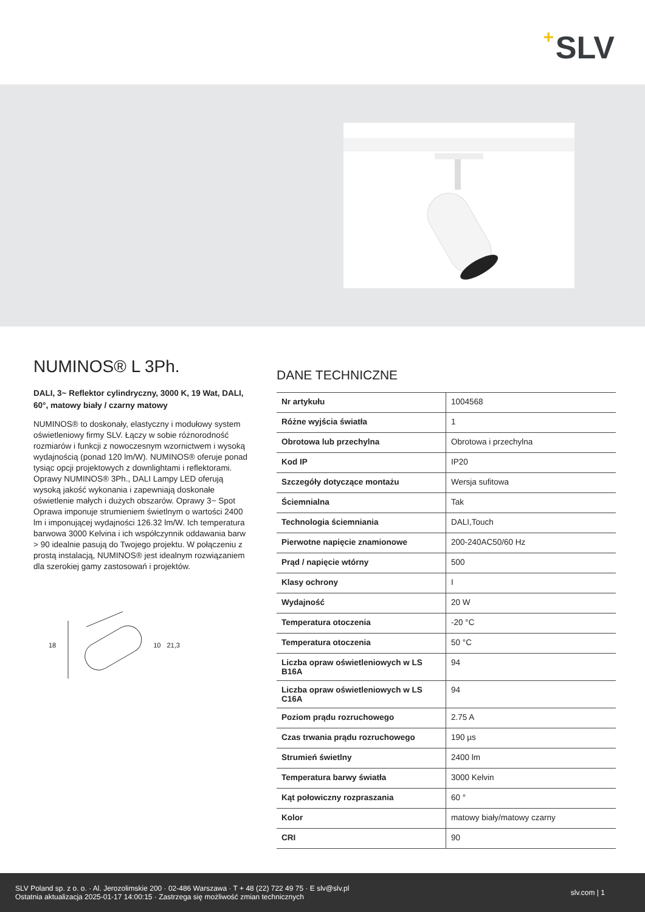+ SLV
NUMINOS® L 3Ph.
DALI, 3~ Reflektor cylindryczny, 3000 K, 19 Wat, DALI, 60°, matowy biały / czarny matowy
NUMINOS® to doskonały, elastyczny i modułowy system oświetleniowy firmy SLV. Łączy w sobie różnorodność rozmiarów i funkcji z nowoczesnym wzornictwem i wysoką wydajnością (ponad 120 lm/W). NUMINOS® oferuje ponad tysiąc opcji projektowych z downlightami i reflektorami. Oprawy NUMINOS® 3Ph., DALI Lampy LED oferują wysoką jakość wykonania i zapewniają doskonałe oświetlenie małych i dużych obszarów. Oprawy 3~ Spot Oprawa imponuje strumieniem świetlnym o wartości 2400 lm i imponującej wydajności 126.32 lm/W. Ich temperatura barwowa 3000 Kelvina i ich współczynnik oddawania barw > 90 idealnie pasują do Twojego projektu. W połączeniu z prostą instalacją, NUMINOS® jest idealnym rozwiązaniem dla szerokiej gamy zastosowań i projektów.
18 10 21,3
DANE TECHNICZNE
| Nr artykułu | 1004568 |
| Różne wyjścia światła | 1 |
| Obrotowa lub przechylna | Obrotowa i przechylna |
| Kod IP | IP20 |
| Szczegóły dotyczące montażu | Wersja sufitowa |
| Ściemnialna | Tak |
| Technologia ściemniania | DALI,Touch |
| Pierwotne napięcie znamionowe | 200-240AC50/60 Hz |
| Prąd / napięcie wtórny | 500 |
| Klasy ochrony | I |
| Wydajność | 20 W |
| Temperatura otoczenia | -20 °C |
| Temperatura otoczenia | 50 °C |
| Liczba opraw oświetleniowych w LS B16A | 94 |
| Liczba opraw oświetleniowych w LS C16A | 94 |
| Poziom prądu rozruchowego | 2.75 A |
| Czas trwania prądu rozruchowego | 190 µs |
| Strumień świetlny | 2400 lm |
| Temperatura barwy światła | 3000 Kelvin |
| Kąt połowiczny rozpraszania | 60 ° |
| Kolor | matowy biały/matowy czarny |
| CRI | 90 |
SLV Poland sp. z o. o. · Al. Jerozolimskie 200 · 02-486 Warszawa · T + 48 (22) 722 49 75 · E slv@slv.pl
Ostatnia aktualizacja 2025-01-17 14:00:15 · Zastrzega się możliwość zmian technicznych
slv.com | 1